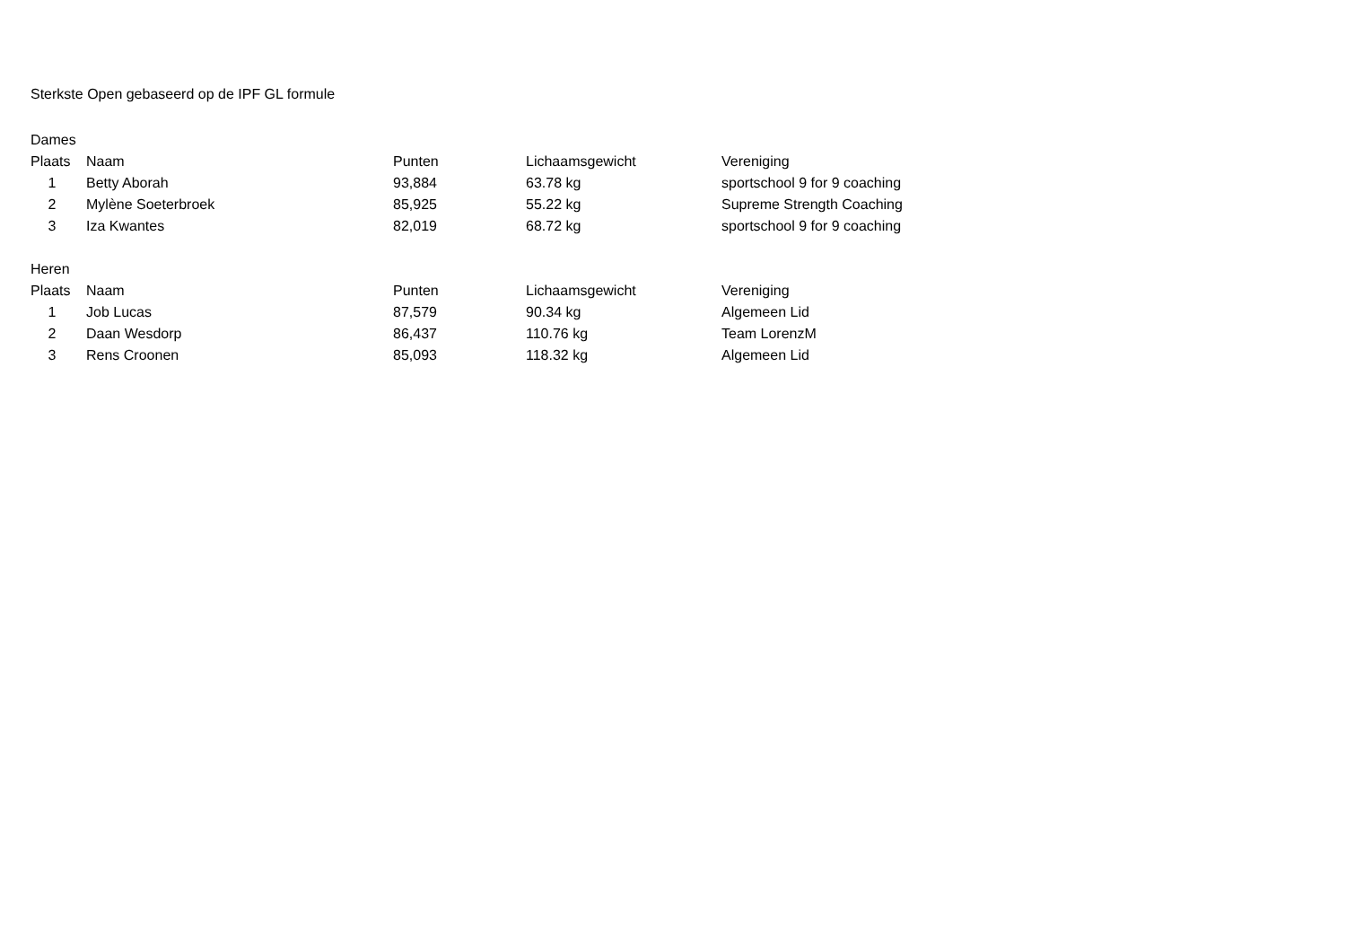Sterkste Open gebaseerd op de IPF GL formule
Dames
| Plaats | Naam | Punten | Lichaamsgewicht | Vereniging |
| --- | --- | --- | --- | --- |
| 1 | Betty Aborah | 93,884 | 63.78 kg | sportschool 9 for 9 coaching |
| 2 | Mylène Soeterbroek | 85,925 | 55.22 kg | Supreme Strength Coaching |
| 3 | Iza Kwantes | 82,019 | 68.72 kg | sportschool 9 for 9 coaching |
Heren
| Plaats | Naam | Punten | Lichaamsgewicht | Vereniging |
| --- | --- | --- | --- | --- |
| 1 | Job Lucas | 87,579 | 90.34 kg | Algemeen Lid |
| 2 | Daan Wesdorp | 86,437 | 110.76 kg | Team LorenzM |
| 3 | Rens Croonen | 85,093 | 118.32 kg | Algemeen Lid |